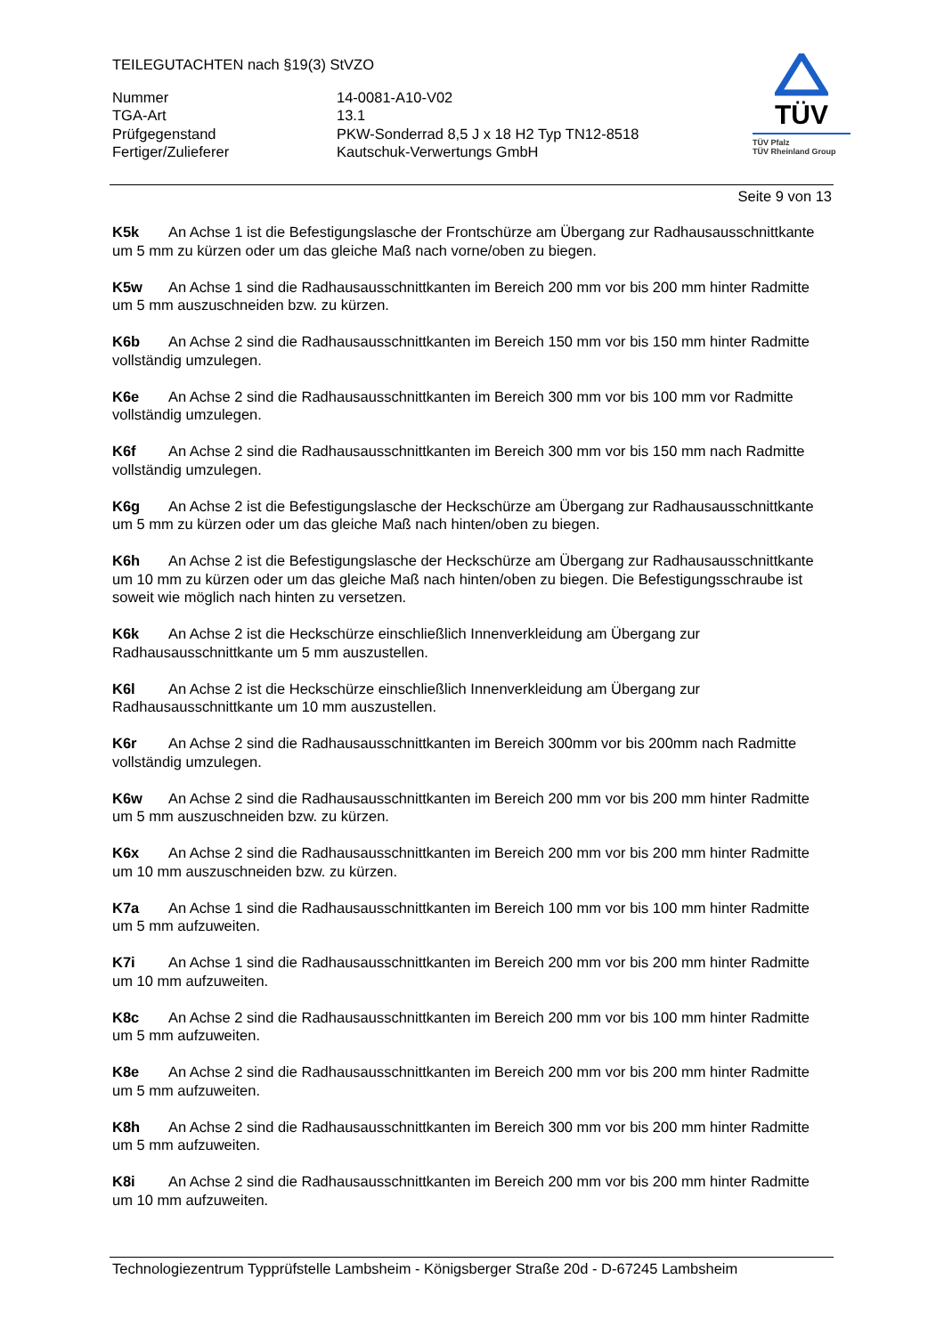TEILEGUTACHTEN nach §19(3) StVZO
Nummer
14-0081-A10-V02
TGA-Art
13.1
Prüfgegenstand
PKW-Sonderrad 8,5 J x 18 H2 Typ TN12-8518
Fertiger/Zulieferer
Kautschuk-Verwertungs GmbH
TÜV
TÜV Pfalz
TÜV Rheinland Group
Seite 9 von 13
K5k An Achse 1 ist die Befestigungslasche der Frontschürze am Übergang zur Radhausausschnittkante um 5 mm zu kürzen oder um das gleiche Maß nach vorne/oben zu biegen.
K5w An Achse 1 sind die Radhausausschnittkanten im Bereich 200 mm vor bis 200 mm hinter Radmitte um 5 mm auszuschneiden bzw. zu kürzen.
K6b An Achse 2 sind die Radhausausschnittkanten im Bereich 150 mm vor bis 150 mm hinter Radmitte vollständig umzulegen.
K6e An Achse 2 sind die Radhausausschnittkanten im Bereich 300 mm vor bis 100 mm vor Radmitte vollständig umzulegen.
K6f An Achse 2 sind die Radhausausschnittkanten im Bereich 300 mm vor bis 150 mm nach Radmitte vollständig umzulegen.
K6g An Achse 2 ist die Befestigungslasche der Heckschürze am Übergang zur Radhausausschnittkante um 5 mm zu kürzen oder um das gleiche Maß nach hinten/oben zu biegen.
K6h An Achse 2 ist die Befestigungslasche der Heckschürze am Übergang zur Radhausausschnittkante um 10 mm zu kürzen oder um das gleiche Maß nach hinten/oben zu biegen. Die Befestigungsschraube ist soweit wie möglich nach hinten zu versetzen.
K6k An Achse 2 ist die Heckschürze einschließlich Innenverkleidung am Übergang zur Radhausausschnittkante um 5 mm auszustellen.
K6l An Achse 2 ist die Heckschürze einschließlich Innenverkleidung am Übergang zur Radhausausschnittkante um 10 mm auszustellen.
K6r An Achse 2 sind die Radhausausschnittkanten im Bereich 300mm vor bis 200mm nach Radmitte vollständig umzulegen.
K6w An Achse 2 sind die Radhausausschnittkanten im Bereich 200 mm vor bis 200 mm hinter Radmitte um 5 mm auszuschneiden bzw. zu kürzen.
K6x An Achse 2 sind die Radhausausschnittkanten im Bereich 200 mm vor bis 200 mm hinter Radmitte um 10 mm auszuschneiden bzw. zu kürzen.
K7a An Achse 1 sind die Radhausausschnittkanten im Bereich 100 mm vor bis 100 mm hinter Radmitte um 5 mm aufzuweiten.
K7i An Achse 1 sind die Radhausausschnittkanten im Bereich 200 mm vor bis 200 mm hinter Radmitte um 10 mm aufzuweiten.
K8c An Achse 2 sind die Radhausausschnittkanten im Bereich 200 mm vor bis 100 mm hinter Radmitte um 5 mm aufzuweiten.
K8e An Achse 2 sind die Radhausausschnittkanten im Bereich 200 mm vor bis 200 mm hinter Radmitte um 5 mm aufzuweiten.
K8h An Achse 2 sind die Radhausausschnittkanten im Bereich 300 mm vor bis 200 mm hinter Radmitte um 5 mm aufzuweiten.
K8i An Achse 2 sind die Radhausausschnittkanten im Bereich 200 mm vor bis 200 mm hinter Radmitte um 10 mm aufzuweiten.
Technologiezentrum Typprüfstelle Lambsheim - Königsberger Straße 20d - D-67245 Lambsheim